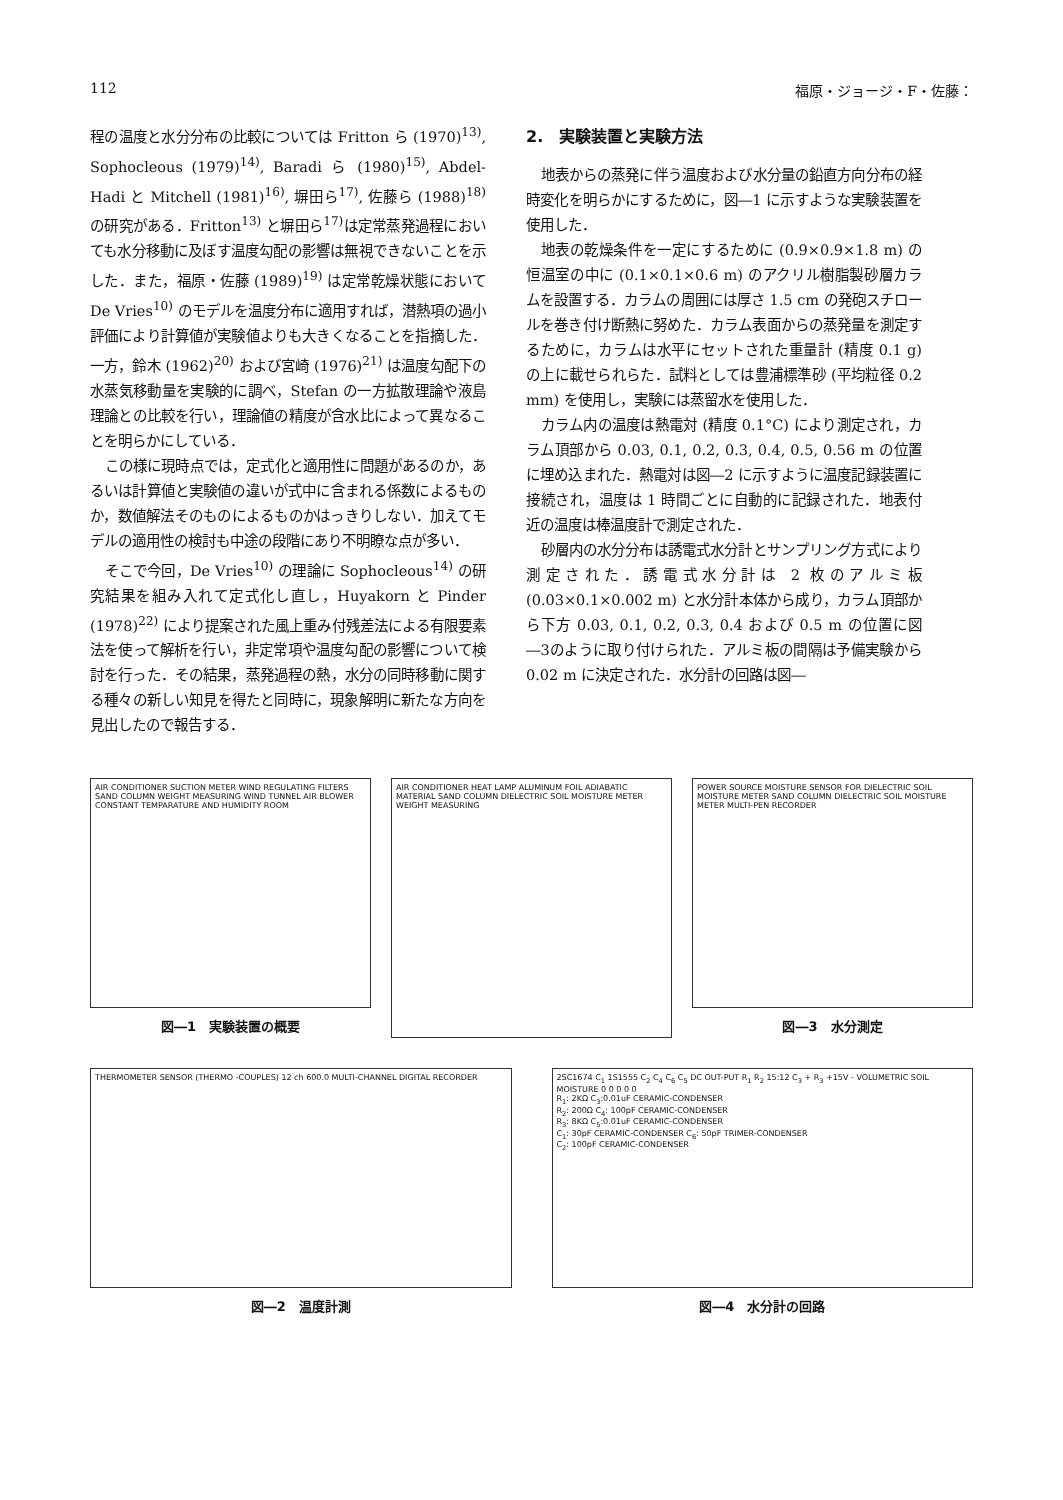112 福原・ジョージ・F・佐藤：
程の温度と水分分布の比較については Fritton ら (1970)<sup>13)</sup>, Sophocleous (1979)<sup>14)</sup>, Baradi ら (1980)<sup>15)</sup>, Abdel-Hadi と Mitchell (1981)<sup>16)</sup>, 塀田ら<sup>17)</sup>, 佐藤ら (1988)<sup>18)</sup> の研究がある．Fritton<sup>13)</sup> と塀田ら<sup>17)</sup>は定常蒸発過程においても水分移動に及ぼす温度勾配の影響は無視できないことを示した．また，福原・佐藤 (1989)<sup>19)</sup> は定常乾燥状態において De Vries<sup>10)</sup> のモデルを温度分布に適用すれば，潜熱項の過小評価により計算値が実験値よりも大きくなることを指摘した．一方，鈴木 (1962)<sup>20)</sup> および宮崎 (1976)<sup>21)</sup> は温度勾配下の水蒸気移動量を実験的に調べ，Stefan の一方拡散理論や液島理論との比較を行い，理論値の精度が含水比によって異なることを明らかにしている．
この様に現時点では，定式化と適用性に問題があるのか，あるいは計算値と実験値の違いが式中に含まれる係数によるものか，数値解法そのものによるものかはっきりしない．加えてモデルの適用性の検討も中途の段階にあり不明瞭な点が多い．
そこで今回，De Vries<sup>10)</sup> の理論に Sophocleous<sup>14)</sup> の研究結果を組み入れて定式化し直し，Huyakorn と Pinder (1978)<sup>22)</sup> により提案された風上重み付残差法による有限要素法を使って解析を行い，非定常項や温度勾配の影響について検討を行った．その結果，蒸発過程の熱，水分の同時移動に関する種々の新しい知見を得たと同時に，現象解明に新たな方向を見出したので報告する．
2.　実験装置と実験方法
地表からの蒸発に伴う温度および水分量の鉛直方向分布の経時変化を明らかにするために，図―1 に示すような実験装置を使用した．
地表の乾燥条件を一定にするために (0.9×0.9×1.8 m) の恒温室の中に (0.1×0.1×0.6 m) のアクリル樹脂製砂層カラムを設置する．カラムの周囲には厚さ 1.5 cm の発砲スチロールを巻き付け断熱に努めた．カラム表面からの蒸発量を測定するために，カラムは水平にセットされた重量計 (精度 0.1 g) の上に載せられらた．試料としては豊浦標準砂 (平均粒径 0.2 mm) を使用し，実験には蒸留水を使用した．
カラム内の温度は熱電対 (精度 0.1°C) により測定され，カラム頂部から 0.03, 0.1, 0.2, 0.3, 0.4, 0.5, 0.56 m の位置に埋め込まれた．熱電対は図―2 に示すように温度記録装置に接続され，温度は 1 時間ごとに自動的に記録された．地表付近の温度は棒温度計で測定された．
砂層内の水分分布は誘電式水分計とサンプリング方式により測定された．誘電式水分計は 2 枚のアルミ板(0.03×0.1×0.002 m) と水分計本体から成り，カラム頂部から下方 0.03, 0.1, 0.2, 0.3, 0.4 および 0.5 m の位置に図―3のように取り付けられた．アルミ板の間隔は予備実験から 0.02 m に決定された．水分計の回路は図―
AIR CONDITIONER SUCTION METER WIND REGULATING FILTERS SAND COLUMN WEIGHT MEASURING WIND TUNNEL AIR BLOWER CONSTANT TEMPARATURE AND HUMIDITY ROOM
図―1　実験装置の概要
AIR CONDITIONER HEAT LAMP ALUMINUM FOIL ADIABATIC MATERIAL SAND COLUMN DIELECTRIC SOIL MOISTURE METER WEIGHT MEASURING
POWER SOURCE MOISTURE SENSOR FOR DIELECTRIC SOIL MOISTURE METER SAND COLUMN DIELECTRIC SOIL MOISTURE METER MULTI-PEN RECORDER
図―3　水分測定
THERMOMETER SENSOR (THERMO -COUPLES) 12 ch 600.0 MULTI-CHANNEL DIGITAL RECORDER
図―2　温度計測
2SC1674 C<sub>1</sub> 1S1555 C<sub>2</sub> C<sub>4</sub> C<sub>6</sub> C<sub>5</sub> DC OUT-PUT R<sub>1</sub> R<sub>2</sub> 15:12 C<sub>3</sub> + R<sub>3</sub> +15V - VOLUMETRIC SOIL MOISTURE 0 0 0 0 0
R<sub>1</sub>: 2KΩ C<sub>3</sub>:0.01uF CERAMIC-CONDENSER
R<sub>2</sub>: 200Ω C<sub>4</sub>: 100pF CERAMIC-CONDENSER
R<sub>3</sub>: 8KΩ C<sub>5</sub>:0.01uF CERAMIC-CONDENSER
C<sub>1</sub>: 30pF CERAMIC-CONDENSER C<sub>6</sub>: 50pF TRIMER-CONDENSER
C<sub>2</sub>: 100pF CERAMIC-CONDENSER
図―4　水分計の回路